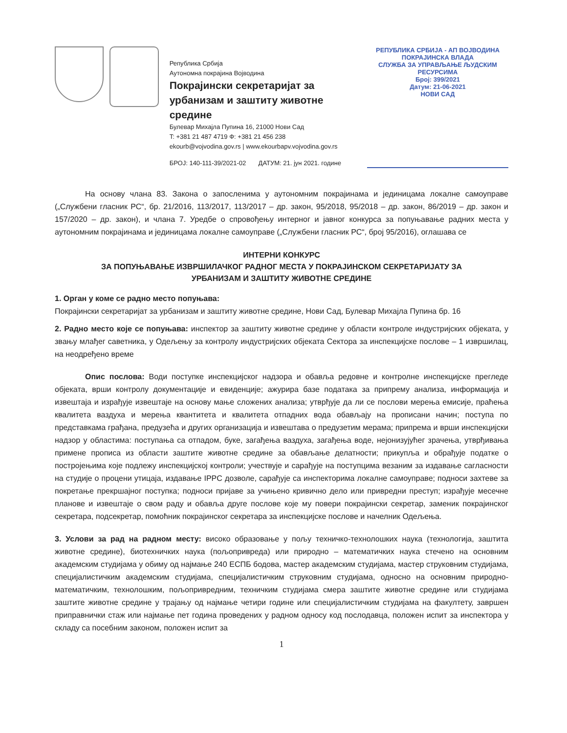Република Србија
Аутономна покрајина Војводина
Покрајински секретаријат за
урбанизам и заштиту животне средине
Булевар Михајла Пупина 16, 21000 Нови Сад
T: +381 21 487 4719 Ф: +381 21 456 238
ekourb@vojvodina.gov.rs | www.ekourbapv.vojvodina.gov.rs
БРОЈ: 140-111-39/2021-02 ДАТУМ: 21. јун 2021. године
РЕПУБЛИКА СРБИЈА - АП ВОЈВОДИНА
ПОКРАЈИНСКА ВЛАДА
СЛУЖБА ЗА УПРАВЉАЊЕ ЉУДСКИМ РЕСУРСИМА
Број: 399/2021
Датум: 21-06-2021
НОВИ САД
На основу члана 83. Закона о запосленима у аутономним покрајинама и јединицама локалне самоуправе („Службени гласник РС“, бр. 21/2016, 113/2017, 113/2017 – др. закон, 95/2018, 95/2018 – др. закон, 86/2019 – др. закон и 157/2020 – др. закон), и члана 7. Уредбе о спровођењу интерног и јавног конкурса за попуњавање радних места у аутономним покрајинама и јединицама локалне самоуправе („Службени гласник РС“, број 95/2016), оглашава се
ИНТЕРНИ КОНКУРС
ЗА ПОПУЊАВАЊЕ ИЗВРШИЛАЧКОГ РАДНОГ МЕСТА У ПОКРАЈИНСКОМ СЕКРЕТАРИЈАТУ ЗА
УРБАНИЗАМ И ЗАШТИТУ ЖИВОТНЕ СРЕДИНЕ
1. Орган у коме се радно место попуњава:
Покрајински секретаријат за урбанизам и заштиту животне средине, Нови Сад, Булевар Михајла Пупина бр. 16
2. Радно место које се попуњава: инспектор за заштиту животне средине у области контроле индустријских објеката, у звању млађег саветника, у Одељењу за контролу индустријских објеката Сектора за инспекцијске послове – 1 извршилац, на неодређено време
Опис послова: Води поступке инспекцијског надзора и обавља редовне и контролне инспекцијске прегледе објеката, врши контролу документације и евиденције; ажурира базе података за припрему анализа, информација и извештаја и израђује извештаје на основу мање сложених анализа; утврђује да ли се послови мерења емисије, праћења квалитета ваздуха и мерења квантитета и квалитета отпадних вода обављају на прописани начин; поступа по представкама грађана, предузећа и других организација и извештава о предузетим мерама; припрема и врши инспекцијски надзор у областима: поступања са отпадом, буке, загађења ваздуха, загађења воде, нејонизујућег зрачења, утврђивања примене прописа из области заштите животне средине за обављање делатности; прикупља и обрађује податке о постројењима које подлежу инспекцијској контроли; учествује и сарађује на поступцима везаним за издавање сагласности на студије о процени утицаја, издавање IPPC дозволе, сарађује са инспекторима локалне самоуправе; подноси захтеве за покретање прекршајног поступка; подноси пријаве за учињено кривично дело или привредни преступ; израђује месечне планове и извештаје о свом раду и обавља друге послове које му повери покрајински секретар, заменик покрајинског секретара, подсекретар, помоћник покрајинског секретара за инспекцијске послове и начелник Одељења.
3. Услови за рад на радном месту: високо образовање у пољу техничко-технолошких наука (технологија, заштита животне средине), биотехничких наука (пољопривреда) или природно – математичких наука стечено на основним академским студијама у обиму од најмање 240 ЕСПБ бодова, мастер академским студијама, мастер струковним студијама, специјалистичким академским студијама, специјалистичким струковним студијама, односно на основним природно-математичким, технолошким, пољопривредним, техничким студијама смера заштите животне средине или студијама заштите животне средине у трајању од најмање четири године или специјалистичким студијама на факултету, завршен приправнички стаж или најмање пет година проведених у радном односу код послодавца, положен испит за инспектора у складу са посебним законом, положен испит за
1